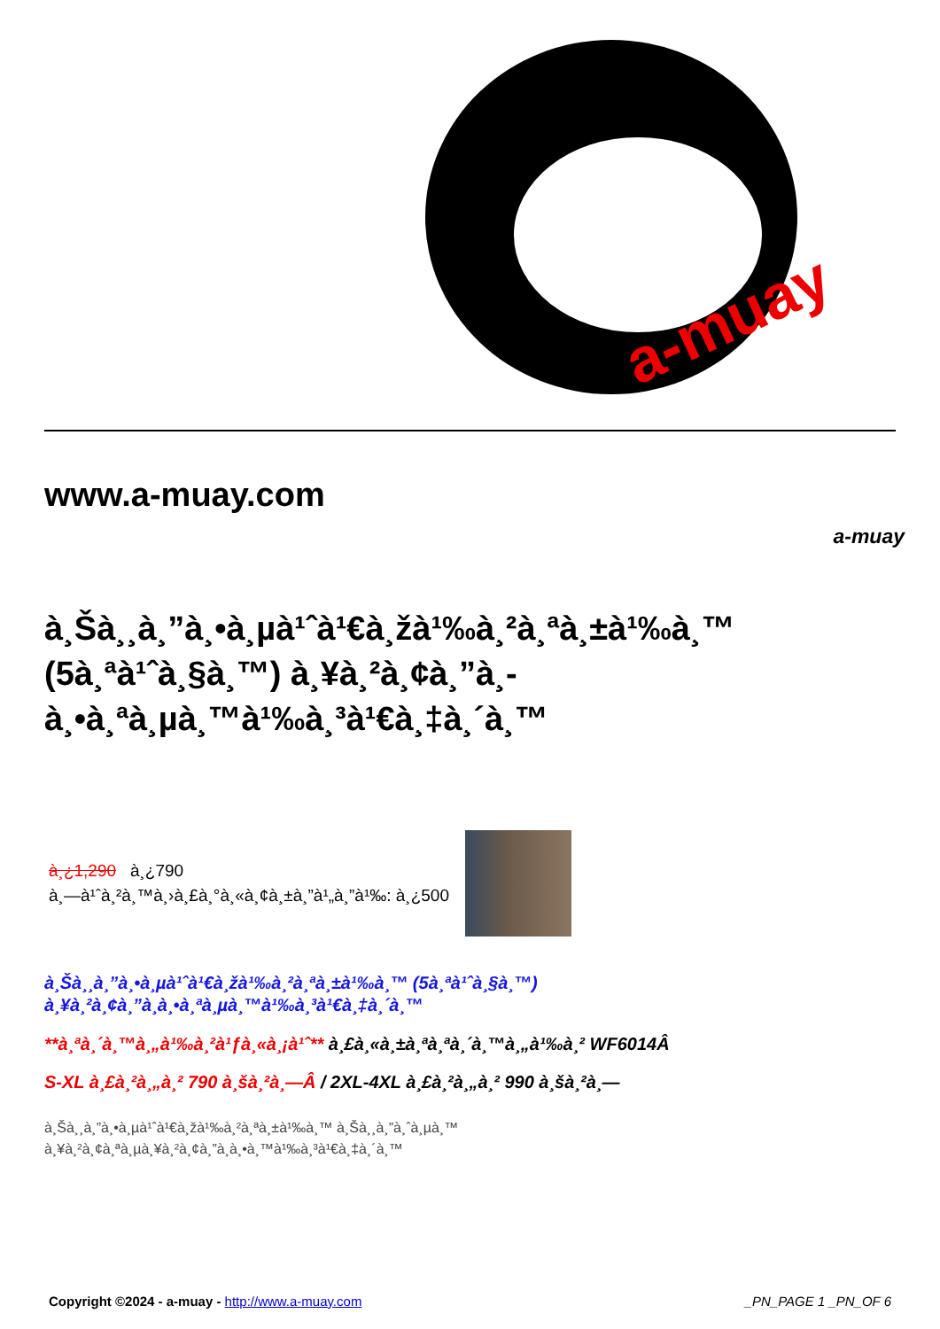a-muay
www.a-muay.com
a-muay
à¸Šà¸¸à¸”à¸•à¸µà¹ˆà¹€à¸žà¹‰à¸²à¸ªà¸±à¹‰à¸™ (5à¸ªà¹ˆà¸§à¸™) à¸¥à¸²à¸¢à¸”à¸­à¸•à¸ªà¸µà¸™à¹‰à¸³à¹€à¸‡à¸´à¸™
à¸¿1,290 à¸¿790
à¸—à¹ˆà¸²à¸™à¸›à¸£à¸°à¸«à¸¢à¸±à¸”à¹„à¸”à¹‰: à¸¿500
à¸Šà¸¸à¸”à¸•à¸µà¹ˆà¹€à¸žà¹‰à¸²à¸ªà¸±à¹‰à¸™ (5à¸ªà¹ˆà¸§à¸™)
à¸¥à¸²à¸¢à¸”à¸­à¸•à¸ªà¸µà¸™à¹‰à¸³à¹€à¸‡à¸´à¸™
**à¸ªà¸´à¸™à¸„à¹‰à¸²à¹ƒà¸«à¸¡à¹ˆ** à¸£à¸«à¸±à¸ªà¸ªà¸´à¸™à¸„à¹‰à¸² WF6014Â
S-XL à¸£à¸²à¸„à¸² 790 à¸šà¸²à¸—Â / 2XL-4XL à¸£à¸²à¸„à¸² 990 à¸šà¸²à¸—
à¸Šà¸¸à¸”à¸•à¸µà¹ˆà¹€à¸žà¹‰à¸²à¸ªà¸±à¹‰à¸™ à¸Šà¸¸à¸”à¸ˆà¸µà¸™
à¸¥à¸²à¸¢à¸ªà¸µà¸¥à¸²à¸¢à¸”à¸­à¸•à¸™à¹‰à¸³à¹€à¸‡à¸´à¸™
Copyright ©2024 - a-muay - http://www.a-muay.com
_PN_PAGE 1 _PN_OF 6